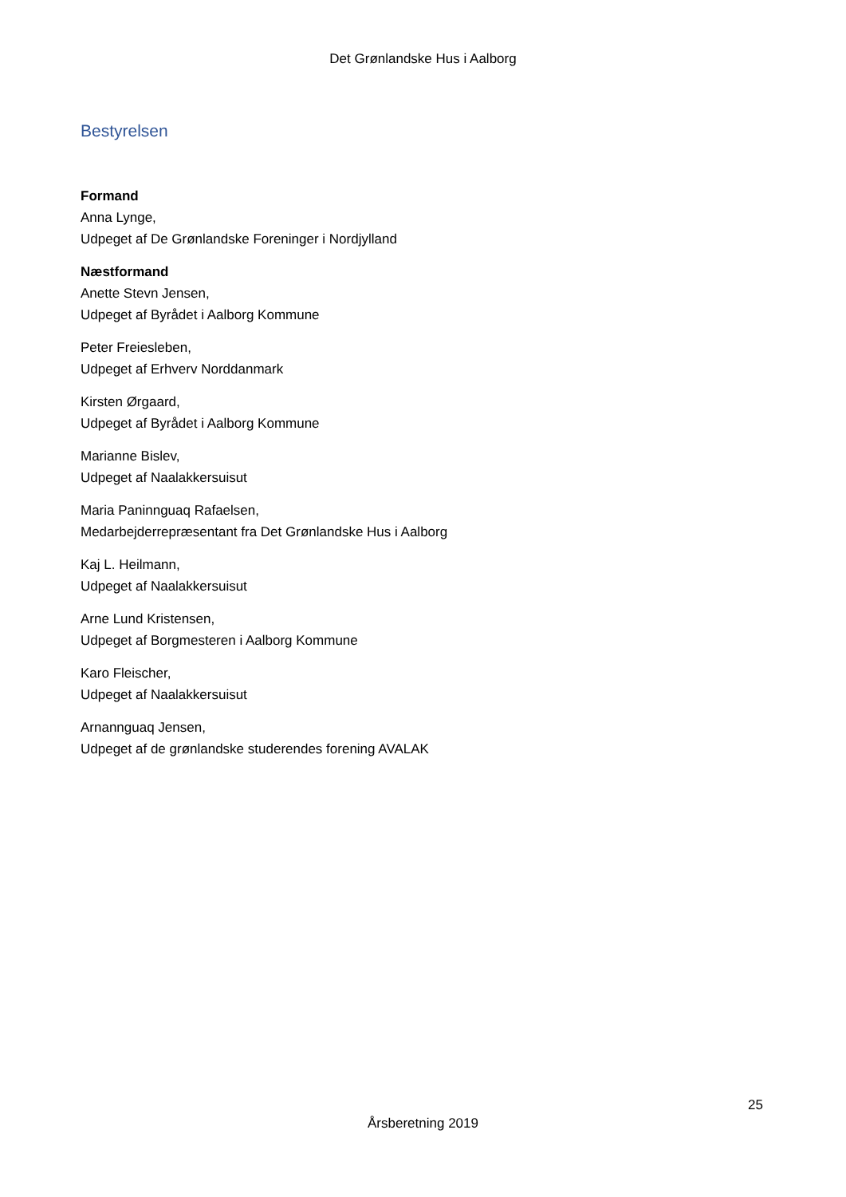Det Grønlandske Hus i Aalborg
Bestyrelsen
Formand
Anna Lynge,
Udpeget af De Grønlandske Foreninger i Nordjylland
Næstformand
Anette Stevn Jensen,
Udpeget af Byrådet i Aalborg Kommune
Peter Freiesleben,
Udpeget af Erhverv Norddanmark
Kirsten Ørgaard,
Udpeget af Byrådet i Aalborg Kommune
Marianne Bislev,
Udpeget af Naalakkersuisut
Maria Paninnguaq Rafaelsen,
Medarbejderrepræsentant fra Det Grønlandske Hus i Aalborg
Kaj L. Heilmann,
Udpeget af Naalakkersuisut
Arne Lund Kristensen,
Udpeget af Borgmesteren i Aalborg Kommune
Karo Fleischer,
Udpeget af Naalakkersuisut
Arnannguaq Jensen,
Udpeget af de grønlandske studerendes forening AVALAK
25
Årsberetning 2019